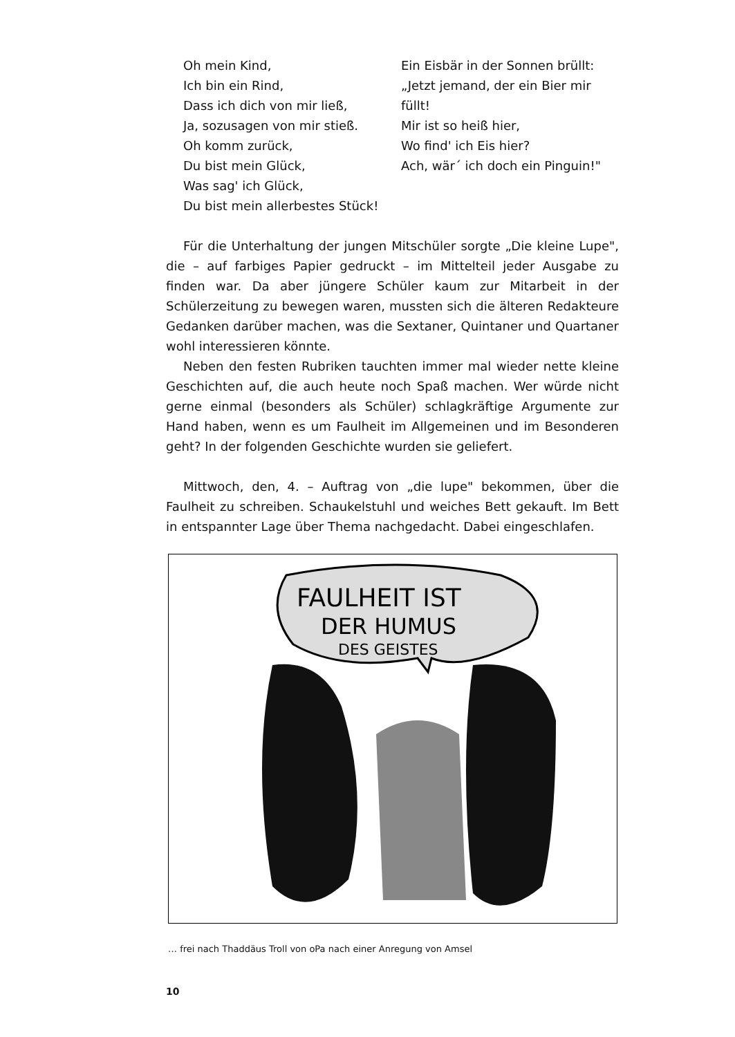Oh mein Kind,
Ich bin ein Rind,
Dass ich dich von mir ließ,
Ja, sozusagen von mir stieß.
Oh komm zurück,
Du bist mein Glück,
Was sag' ich Glück,
Du bist mein allerbestes Stück!
Ein Eisbär in der Sonnen brüllt:
„Jetzt jemand, der ein Bier mir füllt!
Mir ist so heiß hier,
Wo find' ich Eis hier?
Ach, wär´ ich doch ein Pinguin!"
Für die Unterhaltung der jungen Mitschüler sorgte „Die kleine Lupe", die – auf farbiges Papier gedruckt – im Mittelteil jeder Ausgabe zu finden war. Da aber jüngere Schüler kaum zur Mitarbeit in der Schülerzeitung zu bewegen waren, mussten sich die älteren Redakteure Gedanken darüber machen, was die Sextaner, Quintaner und Quartaner wohl interessieren könnte.
Neben den festen Rubriken tauchten immer mal wieder nette kleine Geschichten auf, die auch heute noch Spaß machen. Wer würde nicht gerne einmal (besonders als Schüler) schlagkräftige Argumente zur Hand haben, wenn es um Faulheit im Allgemeinen und im Besonderen geht? In der folgenden Geschichte wurden sie geliefert.
Mittwoch, den, 4. – Auftrag von „die lupe" bekommen, über die Faulheit zu schreiben. Schaukelstuhl und weiches Bett gekauft. Im Bett in entspannter Lage über Thema nachgedacht. Dabei eingeschlafen.
FAULHEIT IST
DER HUMUS
DES GEISTES
… frei nach Thaddäus Troll von oPa nach einer Anregung von Amsel
10